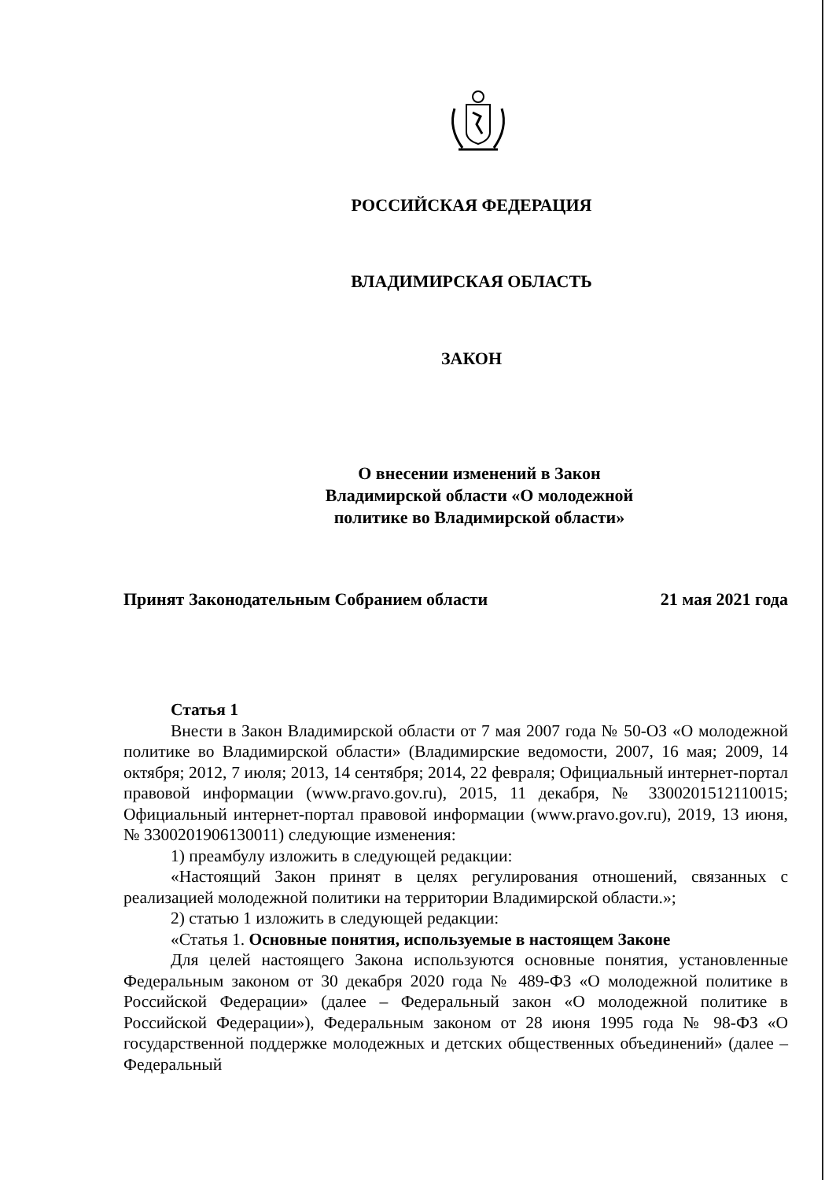РОССИЙСКАЯ ФЕДЕРАЦИЯ
ВЛАДИМИРСКАЯ ОБЛАСТЬ
ЗАКОН
О внесении изменений в Закон
Владимирской области «О молодежной
политике во Владимирской области»
Принят Законодательным Собранием области 21 мая 2021 года
Статья 1
Внести в Закон Владимирской области от 7 мая 2007 года № 50-ОЗ «О молодежной политике во Владимирской области» (Владимирские ведомости, 2007, 16 мая; 2009, 14 октября; 2012, 7 июля; 2013, 14 сентября; 2014, 22 февраля; Официальный интернет-портал правовой информации (www.pravo.gov.ru), 2015, 11 декабря, № 3300201512110015; Официальный интернет-портал правовой информации (www.pravo.gov.ru), 2019, 13 июня, № 3300201906130011) следующие изменения:
1) преамбулу изложить в следующей редакции:
«Настоящий Закон принят в целях регулирования отношений, связанных с реализацией молодежной политики на территории Владимирской области.»;
2) статью 1 изложить в следующей редакции:
«Статья 1. Основные понятия, используемые в настоящем Законе
Для целей настоящего Закона используются основные понятия, установленные Федеральным законом от 30 декабря 2020 года № 489-ФЗ «О молодежной политике в Российской Федерации» (далее – Федеральный закон «О молодежной политике в Российской Федерации»), Федеральным законом от 28 июня 1995 года № 98-ФЗ «О государственной поддержке молодежных и детских общественных объединений» (далее – Федеральный